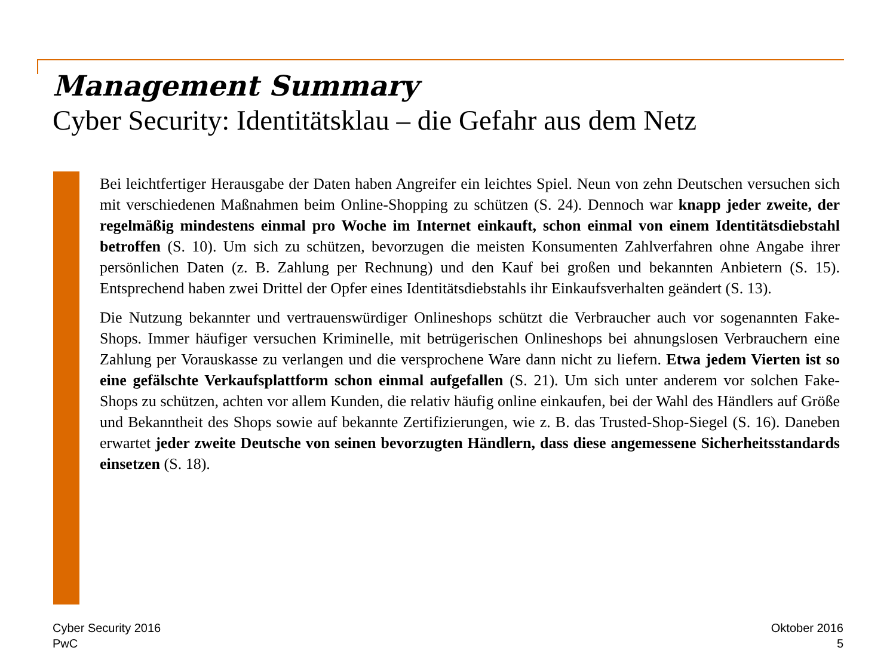Management Summary
Cyber Security: Identitätsklau – die Gefahr aus dem Netz
Bei leichtfertiger Herausgabe der Daten haben Angreifer ein leichtes Spiel. Neun von zehn Deutschen versuchen sich mit verschiedenen Maßnahmen beim Online-Shopping zu schützen (S. 24). Dennoch war knapp jeder zweite, der regelmäßig mindestens einmal pro Woche im Internet einkauft, schon einmal von einem Identitätsdiebstahl betroffen (S. 10). Um sich zu schützen, bevorzugen die meisten Konsumenten Zahlverfahren ohne Angabe ihrer persönlichen Daten (z. B. Zahlung per Rechnung) und den Kauf bei großen und bekannten Anbietern (S. 15). Entsprechend haben zwei Drittel der Opfer eines Identitätsdiebstahls ihr Einkaufsverhalten geändert (S. 13).
Die Nutzung bekannter und vertrauenswürdiger Onlineshops schützt die Verbraucher auch vor sogenannten Fake-Shops. Immer häufiger versuchen Kriminelle, mit betrügerischen Onlineshops bei ahnungslosen Verbrauchern eine Zahlung per Vorauskasse zu verlangen und die versprochene Ware dann nicht zu liefern. Etwa jedem Vierten ist so eine gefälschte Verkaufsplattform schon einmal aufgefallen (S. 21). Um sich unter anderem vor solchen Fake-Shops zu schützen, achten vor allem Kunden, die relativ häufig online einkaufen, bei der Wahl des Händlers auf Größe und Bekanntheit des Shops sowie auf bekannte Zertifizierungen, wie z. B. das Trusted-Shop-Siegel (S. 16). Daneben erwartet jeder zweite Deutsche von seinen bevorzugten Händlern, dass diese angemessene Sicherheitsstandards einsetzen (S. 18).
Cyber Security 2016
PwC
Oktober 2016
5